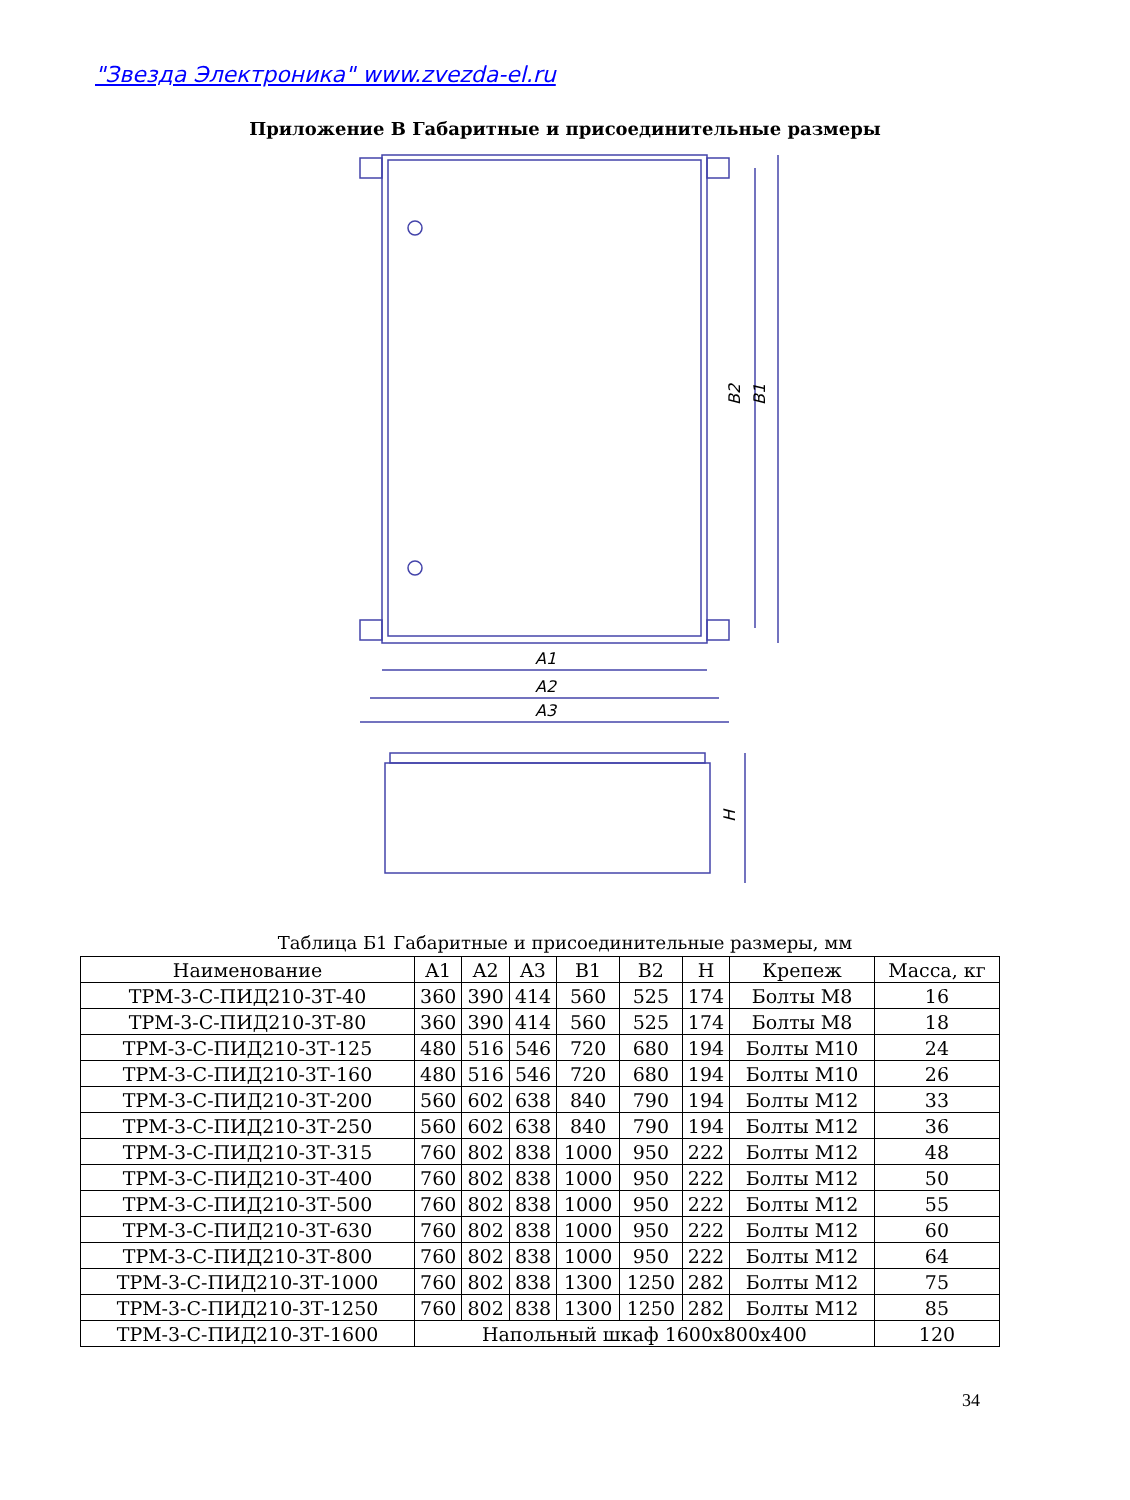"Звезда Электроника" www.zvezda-el.ru
Приложение В Габаритные и присоединительные размеры
A1
A2
A3
B2
B1
H
Таблица Б1 Габаритные и присоединительные размеры, мм
| Наименование | A1 | A2 | A3 | B1 | B2 | H | Крепеж | Масса, кг |
| --- | --- | --- | --- | --- | --- | --- | --- | --- |
| ТРМ-3-С-ПИД210-3Т-40 | 360 | 390 | 414 | 560 | 525 | 174 | Болты М8 | 16 |
| ТРМ-3-С-ПИД210-3Т-80 | 360 | 390 | 414 | 560 | 525 | 174 | Болты М8 | 18 |
| ТРМ-3-С-ПИД210-3Т-125 | 480 | 516 | 546 | 720 | 680 | 194 | Болты М10 | 24 |
| ТРМ-3-С-ПИД210-3Т-160 | 480 | 516 | 546 | 720 | 680 | 194 | Болты М10 | 26 |
| ТРМ-3-С-ПИД210-3Т-200 | 560 | 602 | 638 | 840 | 790 | 194 | Болты М12 | 33 |
| ТРМ-3-С-ПИД210-3Т-250 | 560 | 602 | 638 | 840 | 790 | 194 | Болты М12 | 36 |
| ТРМ-3-С-ПИД210-3Т-315 | 760 | 802 | 838 | 1000 | 950 | 222 | Болты М12 | 48 |
| ТРМ-3-С-ПИД210-3Т-400 | 760 | 802 | 838 | 1000 | 950 | 222 | Болты М12 | 50 |
| ТРМ-3-С-ПИД210-3Т-500 | 760 | 802 | 838 | 1000 | 950 | 222 | Болты М12 | 55 |
| ТРМ-3-С-ПИД210-3Т-630 | 760 | 802 | 838 | 1000 | 950 | 222 | Болты М12 | 60 |
| ТРМ-3-С-ПИД210-3Т-800 | 760 | 802 | 838 | 1000 | 950 | 222 | Болты М12 | 64 |
| ТРМ-3-С-ПИД210-3Т-1000 | 760 | 802 | 838 | 1300 | 1250 | 282 | Болты М12 | 75 |
| ТРМ-3-С-ПИД210-3Т-1250 | 760 | 802 | 838 | 1300 | 1250 | 282 | Болты М12 | 85 |
| ТРМ-3-С-ПИД210-3Т-1600 | Напольный шкаф 1600х800х400 | | | | | | | 120 |
34